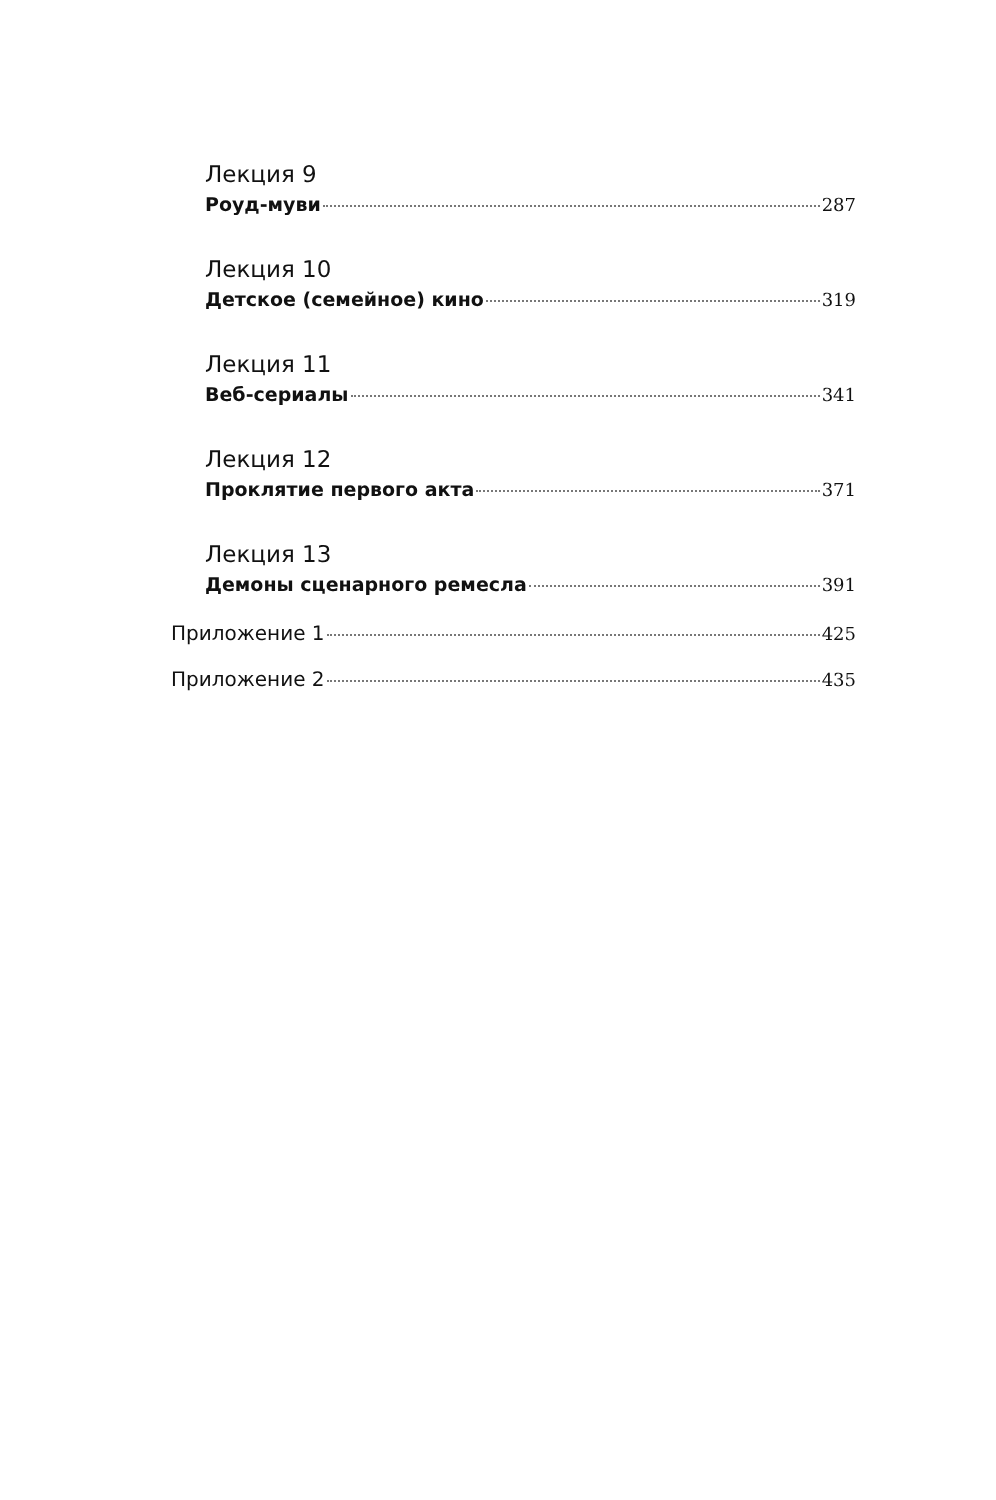Лекция 9
Роуд-муви 287
Лекция 10
Детское (семейное) кино 319
Лекция 11
Веб-сериалы 341
Лекция 12
Проклятие первого акта 371
Лекция 13
Демоны сценарного ремесла 391
Приложение 1 425
Приложение 2 435